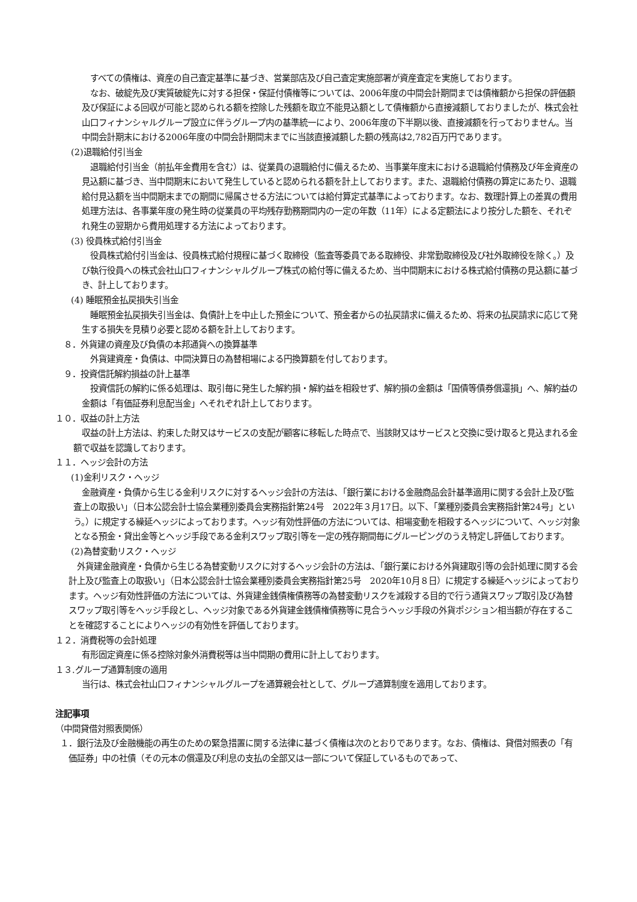すべての債権は、資産の自己査定基準に基づき、営業部店及び自己査定実施部署が資産査定を実施しております。
なお、破綻先及び実質破綻先に対する担保・保証付債権等については、2006年度の中間会計期間までは債権額から担保の評価額及び保証による回収が可能と認められる額を控除した残額を取立不能見込額として債権額から直接減額しておりましたが、株式会社山口フィナンシャルグループ設立に伴うグループ内の基準統一により、2006年度の下半期以後、直接減額を行っておりません。当中間会計期末における2006年度の中間会計期間末までに当該直接減額した額の残高は2,782百万円であります。
(2)退職給付引当金
退職給付引当金（前払年金費用を含む）は、従業員の退職給付に備えるため、当事業年度末における退職給付債務及び年金資産の見込額に基づき、当中間期末において発生していると認められる額を計上しております。また、退職給付債務の算定にあたり、退職給付見込額を当中間期末までの期間に帰属させる方法については給付算定式基準によっております。なお、数理計算上の差異の費用処理方法は、各事業年度の発生時の従業員の平均残存勤務期間内の一定の年数（11年）による定額法により按分した額を、それぞれ発生の翌期から費用処理する方法によっております。
(3) 役員株式給付引当金
役員株式給付引当金は、役員株式給付規程に基づく取締役（監査等委員である取締役、非常勤取締役及び社外取締役を除く。）及び執行役員への株式会社山口フィナンシャルグループ株式の給付等に備えるため、当中間期末における株式給付債務の見込額に基づき、計上しております。
(4) 睡眠預金払戻損失引当金
睡眠預金払戻損失引当金は、負債計上を中止した預金について、預金者からの払戻請求に備えるため、将来の払戻請求に応じて発生する損失を見積り必要と認める額を計上しております。
　８．外貨建の資産及び負債の本邦通貨への換算基準
外貨建資産・負債は、中間決算日の為替相場による円換算額を付しております。
　９．投資信託解約損益の計上基準
投資信託の解約に係る処理は、取引毎に発生した解約損・解約益を相殺せず、解約損の金額は「国債等債券償還損」へ、解約益の金額は「有価証券利息配当金」へそれぞれ計上しております。
１０．収益の計上方法
収益の計上方法は、約束した財又はサービスの支配が顧客に移転した時点で、当該財又はサービスと交換に受け取ると見込まれる金額で収益を認識しております。
１１．ヘッジ会計の方法
(1)金利リスク・ヘッジ
金融資産・負債から生じる金利リスクに対するヘッジ会計の方法は、「銀行業における金融商品会計基準適用に関する会計上及び監査上の取扱い」（日本公認会計士協会業種別委員会実務指針第24号　2022年３月17日。以下、「業種別委員会実務指針第24号」という。）に規定する繰延ヘッジによっております。ヘッジ有効性評価の方法については、相場変動を相殺するヘッジについて、ヘッジ対象となる預金・貸出金等とヘッジ手段である金利スワップ取引等を一定の残存期間毎にグルーピングのうえ特定し評価しております。
(2)為替変動リスク・ヘッジ
外貨建金融資産・負債から生じる為替変動リスクに対するヘッジ会計の方法は、「銀行業における外貨建取引等の会計処理に関する会計上及び監査上の取扱い」（日本公認会計士協会業種別委員会実務指針第25号　2020年10月８日）に規定する繰延ヘッジによっております。ヘッジ有効性評価の方法については、外貨建金銭債権債務等の為替変動リスクを減殺する目的で行う通貨スワップ取引及び為替スワップ取引等をヘッジ手段とし、ヘッジ対象である外貨建金銭債権債務等に見合うヘッジ手段の外貨ポジション相当額が存在することを確認することによりヘッジの有効性を評価しております。
１２．消費税等の会計処理
有形固定資産に係る控除対象外消費税等は当中間期の費用に計上しております。
１３.グループ通算制度の適用
当行は、株式会社山口フィナンシャルグループを通算親会社として、グループ通算制度を適用しております。
注記事項
（中間貸借対照表関係）
１．銀行法及び金融機能の再生のための緊急措置に関する法律に基づく債権は次のとおりであります。なお、債権は、貸借対照表の「有価証券」中の社債（その元本の償還及び利息の支払の全部又は一部について保証しているものであって、